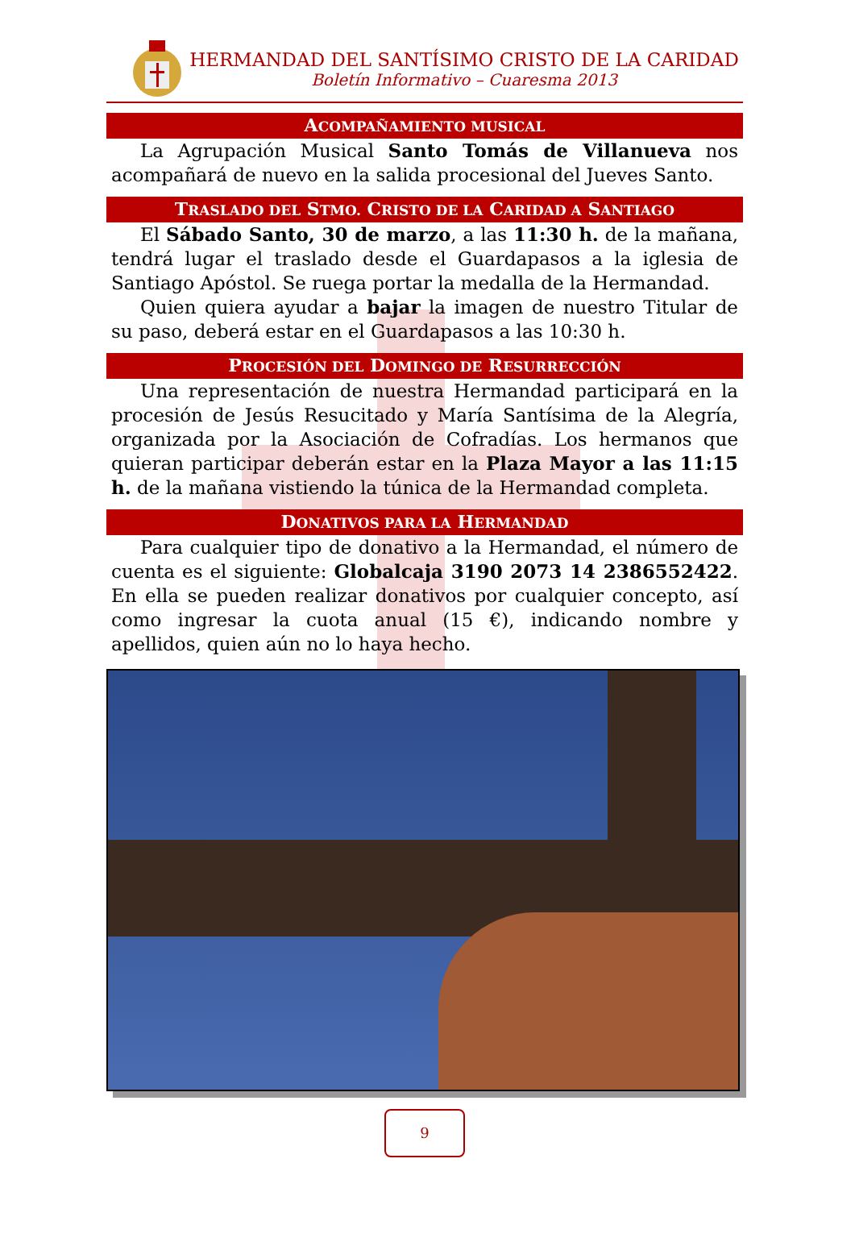HERMANDAD DEL SANTÍSIMO CRISTO DE LA CARIDAD
Boletín Informativo – Cuaresma 2013
ACOMPAÑAMIENTO MUSICAL
La Agrupación Musical Santo Tomás de Villanueva nos acompañará de nuevo en la salida procesional del Jueves Santo.
TRASLADO DEL STMO. CRISTO DE LA CARIDAD A SANTIAGO
El Sábado Santo, 30 de marzo, a las 11:30 h. de la mañana, tendrá lugar el traslado desde el Guardapasos a la iglesia de Santiago Apóstol. Se ruega portar la medalla de la Hermandad.
Quien quiera ayudar a bajar la imagen de nuestro Titular de su paso, deberá estar en el Guardapasos a las 10:30 h.
PROCESIÓN DEL DOMINGO DE RESURRECCIÓN
Una representación de nuestra Hermandad participará en la procesión de Jesús Resucitado y María Santísima de la Alegría, organizada por la Asociación de Cofradías. Los hermanos que quieran participar deberán estar en la Plaza Mayor a las 11:15 h. de la mañana vistiendo la túnica de la Hermandad completa.
DONATIVOS PARA LA HERMANDAD
Para cualquier tipo de donativo a la Hermandad, el número de cuenta es el siguiente: Globalcaja 3190 2073 14 2386552422. En ella se pueden realizar donativos por cualquier concepto, así como ingresar la cuota anual (15 €), indicando nombre y apellidos, quien aún no lo haya hecho.
9